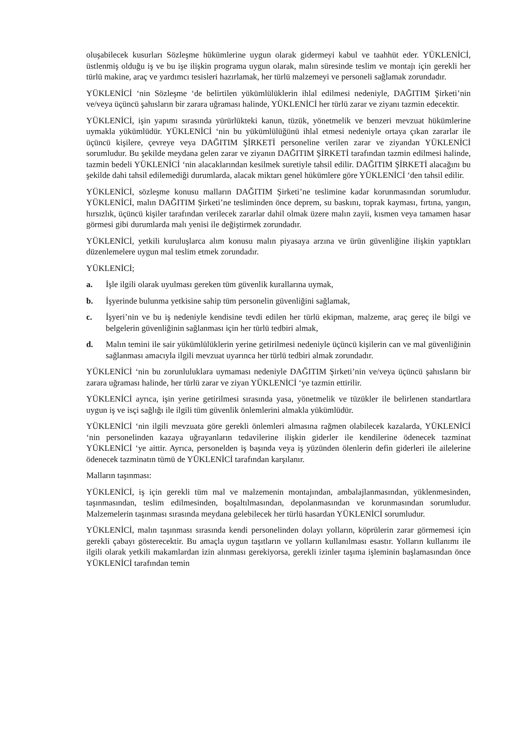oluşabilecek kusurları Sözleşme hükümlerine uygun olarak gidermeyi kabul ve taahhüt eder. YÜKLENİCİ, üstlenmiş olduğu iş ve bu işe ilişkin programa uygun olarak, malın süresinde teslim ve montajı için gerekli her türlü makine, araç ve yardımcı tesisleri hazırlamak, her türlü malzemeyi ve personeli sağlamak zorundadır.
YÜKLENİCİ ‘nin Sözleşme ‘de belirtilen yükümlülüklerin ihlal edilmesi nedeniyle, DAĞITIM Şirketi’nin ve/veya üçüncü şahısların bir zarara uğraması halinde, YÜKLENİCİ her türlü zarar ve ziyanı tazmin edecektir.
YÜKLENİCİ, işin yapımı sırasında yürürlükteki kanun, tüzük, yönetmelik ve benzeri mevzuat hükümlerine uymakla yükümlüdür. YÜKLENİCİ ‘nin bu yükümlülüğünü ihlal etmesi nedeniyle ortaya çıkan zararlar ile üçüncü kişilere, çevreye veya DAĞITIM ŞİRKETİ personeline verilen zarar ve ziyandan YÜKLENİCİ sorumludur. Bu şekilde meydana gelen zarar ve ziyanın DAĞITIM ŞİRKETİ tarafından tazmin edilmesi halinde, tazmin bedeli YÜKLENİCİ ‘nin alacaklarından kesilmek suretiyle tahsil edilir. DAĞITIM ŞİRKETİ alacağını bu şekilde dahi tahsil edilemediği durumlarda, alacak miktarı genel hükümlere göre YÜKLENİCİ ‘den tahsil edilir.
YÜKLENİCİ, sözleşme konusu malların DAĞITIM Şirketi’ne teslimine kadar korunmasından sorumludur. YÜKLENİCİ, malın DAĞITIM Şirketi’ne tesliminden önce deprem, su baskını, toprak kayması, fırtına, yangın, hırsızlık, üçüncü kişiler tarafından verilecek zararlar dahil olmak üzere malın zayii, kısmen veya tamamen hasar görmesi gibi durumlarda malı yenisi ile değiştirmek zorundadır.
YÜKLENİCİ, yetkili kuruluşlarca alım konusu malın piyasaya arzına ve ürün güvenliğine ilişkin yaptıkları düzenlemelere uygun mal teslim etmek zorundadır.
YÜKLENİCİ;
a. İşle ilgili olarak uyulması gereken tüm güvenlik kurallarına uymak,
b. İşyerinde bulunma yetkisine sahip tüm personelin güvenliğini sağlamak,
c. İşyeri’nin ve bu iş nedeniyle kendisine tevdi edilen her türlü ekipman, malzeme, araç gereç ile bilgi ve belgelerin güvenliğinin sağlanması için her türlü tedbiri almak,
d. Malın temini ile sair yükümlülüklerin yerine getirilmesi nedeniyle üçüncü kişilerin can ve mal güvenliğinin sağlanması amacıyla ilgili mevzuat uyarınca her türlü tedbiri almak zorundadır.
YÜKLENİCİ ‘nin bu zorunluluklara uymaması nedeniyle DAĞITIM Şirketi’nin ve/veya üçüncü şahısların bir zarara uğraması halinde, her türlü zarar ve ziyan YÜKLENİCİ ‘ye tazmin ettirilir.
YÜKLENİCİ ayrıca, işin yerine getirilmesi sırasında yasa, yönetmelik ve tüzükler ile belirlenen standartlara uygun iş ve isçi sağlığı ile ilgili tüm güvenlik önlemlerini almakla yükümlüdür.
YÜKLENİCİ ‘nin ilgili mevzuata göre gerekli önlemleri almasına rağmen olabilecek kazalarda, YÜKLENİCİ ‘nin personelinden kazaya uğrayanların tedavilerine ilişkin giderler ile kendilerine ödenecek tazminat YÜKLENİCİ ‘ye aittir. Ayrıca, personelden iş başında veya iş yüzünden ölenlerin defin giderleri ile ailelerine ödenecek tazminatın tümü de YÜKLENİCİ tarafından karşılanır.
Malların taşınması:
YÜKLENİCİ, iş için gerekli tüm mal ve malzemenin montajından, ambalajlanmasından, yüklenmesinden, taşınmasından, teslim edilmesinden, boşaltılmasından, depolanmasından ve korunmasından sorumludur. Malzemelerin taşınması sırasında meydana gelebilecek her türlü hasardan YÜKLENİCİ sorumludur.
YÜKLENİCİ, malın taşınması sırasında kendi personelinden dolayı yolların, köprülerin zarar görmemesi için gerekli çabayı gösterecektir. Bu amaçla uygun taşıtların ve yolların kullanılması esastır. Yolların kullanımı ile ilgili olarak yetkili makamlardan izin alınması gerekiyorsa, gerekli izinler taşıma işleminin başlamasından önce YÜKLENİCİ tarafından temin